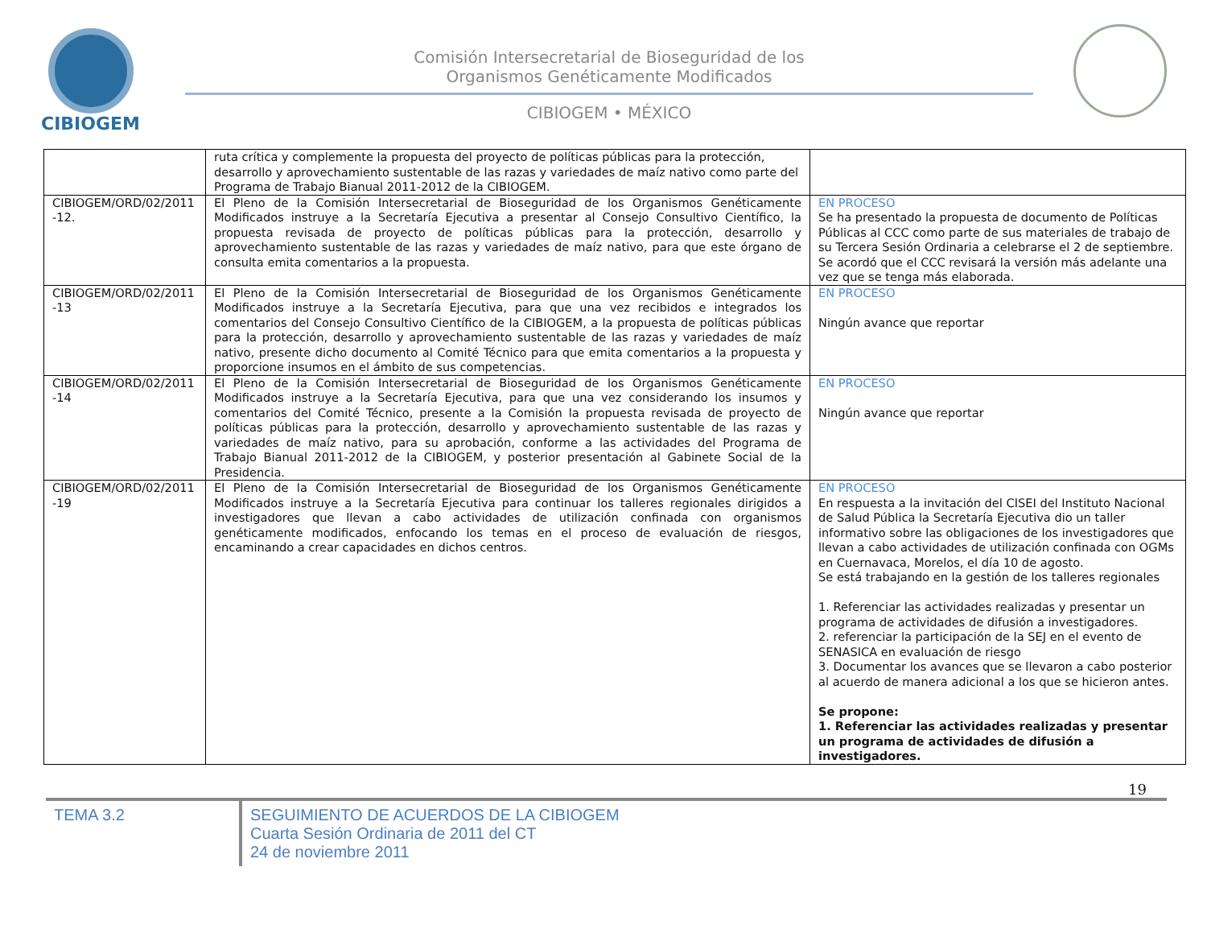CIBIOGEM
Comisión Intersecretarial de Bioseguridad de los
Organismos Genéticamente Modificados
CIBIOGEM • MÉXICO
| | ruta crítica y complemente la propuesta del proyecto de políticas públicas para la protección, desarrollo y aprovechamiento sustentable de las razas y variedades de maíz nativo como parte del Programa de Trabajo Bianual 2011-2012 de la CIBIOGEM. | |
| CIBIOGEM/ORD/02/2011 -12. | El Pleno de la Comisión Intersecretarial de Bioseguridad de los Organismos Genéticamente Modificados instruye a la Secretaría Ejecutiva a presentar al Consejo Consultivo Científico, la propuesta revisada de proyecto de políticas públicas para la protección, desarrollo y aprovechamiento sustentable de las razas y variedades de maíz nativo, para que este órgano de consulta emita comentarios a la propuesta. | EN PROCESO Se ha presentado la propuesta de documento de Políticas Públicas al CCC como parte de sus materiales de trabajo de su Tercera Sesión Ordinaria a celebrarse el 2 de septiembre. Se acordó que el CCC revisará la versión más adelante una vez que se tenga más elaborada. |
| CIBIOGEM/ORD/02/2011 -13 | El Pleno de la Comisión Intersecretarial de Bioseguridad de los Organismos Genéticamente Modificados instruye a la Secretaría Ejecutiva, para que una vez recibidos e integrados los comentarios del Consejo Consultivo Científico de la CIBIOGEM, a la propuesta de políticas públicas para la protección, desarrollo y aprovechamiento sustentable de las razas y variedades de maíz nativo, presente dicho documento al Comité Técnico para que emita comentarios a la propuesta y proporcione insumos en el ámbito de sus competencias. | EN PROCESO Ningún avance que reportar |
| CIBIOGEM/ORD/02/2011 -14 | El Pleno de la Comisión Intersecretarial de Bioseguridad de los Organismos Genéticamente Modificados instruye a la Secretaría Ejecutiva, para que una vez considerando los insumos y comentarios del Comité Técnico, presente a la Comisión la propuesta revisada de proyecto de políticas públicas para la protección, desarrollo y aprovechamiento sustentable de las razas y variedades de maíz nativo, para su aprobación, conforme a las actividades del Programa de Trabajo Bianual 2011-2012 de la CIBIOGEM, y posterior presentación al Gabinete Social de la Presidencia. | EN PROCESO Ningún avance que reportar |
| CIBIOGEM/ORD/02/2011 -19 | El Pleno de la Comisión Intersecretarial de Bioseguridad de los Organismos Genéticamente Modificados instruye a la Secretaría Ejecutiva para continuar los talleres regionales dirigidos a investigadores que llevan a cabo actividades de utilización confinada con organismos genéticamente modificados, enfocando los temas en el proceso de evaluación de riesgos, encaminando a crear capacidades en dichos centros. | EN PROCESO En respuesta a la invitación del CISEI del Instituto Nacional de Salud Pública la Secretaría Ejecutiva dio un taller informativo sobre las obligaciones de los investigadores que llevan a cabo actividades de utilización confinada con OGMs en Cuernavaca, Morelos, el día 10 de agosto. Se está trabajando en la gestión de los talleres regionales 1. Referenciar las actividades realizadas y presentar un programa de actividades de difusión a investigadores. 2. referenciar la participación de la SEJ en el evento de SENASICA en evaluación de riesgo 3. Documentar los avances que se llevaron a cabo posterior al acuerdo de manera adicional a los que se hicieron antes. Se propone: 1. Referenciar las actividades realizadas y presentar un programa de actividades de difusión a investigadores. |
19
TEMA 3.2
SEGUIMIENTO DE ACUERDOS DE LA CIBIOGEM
Cuarta Sesión Ordinaria de 2011 del CT
24 de noviembre 2011